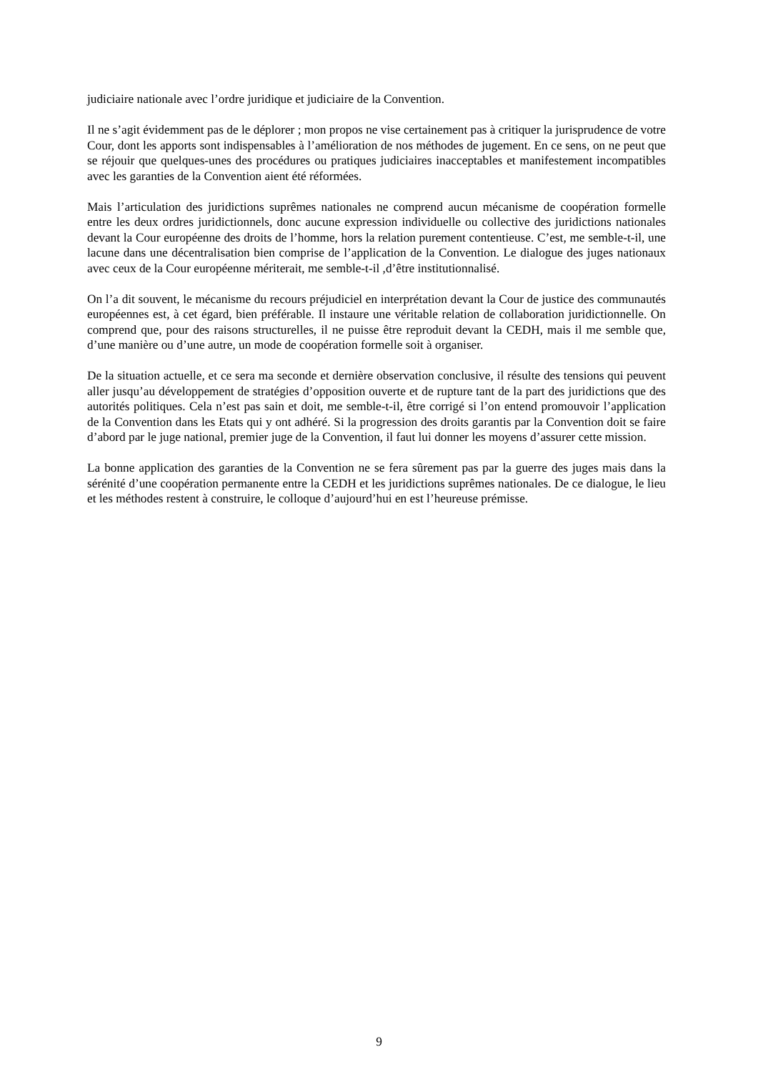judiciaire nationale avec l’ordre juridique et judiciaire de la Convention.
Il ne s’agit évidemment pas de le déplorer ; mon propos ne vise certainement pas à critiquer la jurisprudence de votre Cour, dont les apports sont indispensables à l’amélioration de nos méthodes de jugement. En ce sens, on ne peut que se réjouir que quelques-unes des procédures ou pratiques judiciaires inacceptables et manifestement incompatibles avec les garanties de la Convention aient été réformées.
Mais l’articulation des juridictions suprêmes nationales ne comprend aucun mécanisme de coopération formelle entre les deux ordres juridictionnels, donc aucune expression individuelle ou collective des juridictions nationales devant la Cour européenne des droits de l’homme, hors la relation purement contentieuse. C’est, me semble-t-il, une lacune dans une décentralisation bien comprise de l’application de la Convention. Le dialogue des juges nationaux avec ceux de la Cour européenne mériterait, me semble-t-il ,d’être institutionnalisé.
On l’a dit souvent, le mécanisme du recours préjudiciel en interprétation devant la Cour de justice des communautés européennes est, à cet égard, bien préférable. Il instaure une véritable relation de collaboration juridictionnelle. On comprend que, pour des raisons structurelles, il ne puisse être reproduit devant la CEDH, mais il me semble que, d’une manière ou d’une autre, un mode de coopération formelle soit à organiser.
De la situation actuelle, et ce sera ma seconde et dernière observation conclusive, il résulte des tensions qui peuvent aller jusqu’au développement de stratégies d’opposition ouverte et de rupture tant de la part des juridictions que des autorités politiques. Cela n’est pas sain et doit, me semble-t-il, être corrigé si l’on entend promouvoir l’application de la Convention dans les Etats qui y ont adhéré. Si la progression des droits garantis par la Convention doit se faire d’abord par le juge national, premier juge de la Convention, il faut lui donner les moyens d’assurer cette mission.
La bonne application des garanties de la Convention ne se fera sûrement pas par la guerre des juges mais dans la sérénité d’une coopération permanente entre la CEDH et les juridictions suprêmes nationales. De ce dialogue, le lieu et les méthodes restent à construire, le colloque d’aujourd’hui en est l’heureuse prémisse.
9